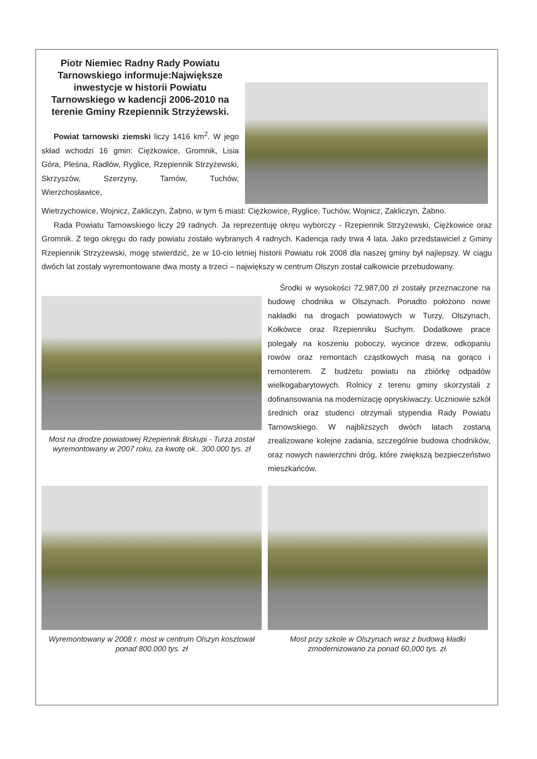Piotr Niemiec Radny Rady Powiatu Tarnowskiego informuje:Największe inwestycje w historii Powiatu Tarnowskiego w kadencji 2006-2010 na terenie Gminy Rzepiennik Strzyżewski.
Powiat tarnowski ziemski liczy 1416 km<sup>2</sup>. W jego skład wchodzi 16 gmin: Ciężkowice, Gromnik, Lisia Góra, Pleśna, Radłów, Ryglice, Rzepiennik Strzyżewski, Skrzyszów, Szerzyny, Tarnów, Tuchów, Wierzchosławice,
Wietrzychowice, Wojnicz, Zakliczyn, Żabno, w tym 6 miast: Ciężkowice, Ryglice, Tuchów, Wojnicz, Zakliczyn, Żabno.
Rada Powiatu Tarnowskiego liczy 29 radnych. Ja reprezentuję okręu wyborczy - Rzepiennik Strzyżewski, Ciężkowice oraz Gromnik. Z tego okręgu do rady powiatu zostało wybranych 4 radnych. Kadencja rady trwa 4 lata. Jako przedstawiciel z Gminy Rzepiennik Strzyżewski, mogę stwierdzić, że w 10-cio letniej historii Powiatu rok 2008 dla naszej gminy był najlepszy. W ciągu dwóch lat zostały wyremontowane dwa mosty a trzeci – największy w centrum Olszyn został całkowicie przebudowany.
Most na drodze powiatowej Rzepiennik Biskupi - Turza został wyremontowany w 2007 roku, za kwotę ok.. 300.000 tys. zł
Środki w wysokości 72.987,00 zł zostały przeznaczone na budowę chodnika w Olszynach. Ponadto położono nowe nakładki na drogach powiatowych w Turzy, Olszynach, Kołkówce oraz Rzepienniku Suchym. Dodatkowe prace polegały na koszeniu poboczy, wycince drzew, odkopaniu rowów oraz remontach cząstkowych masą na gorąco i remonterem. Z budżetu powiatu na zbiórkę odpadów wielkogabarytowych. Rolnicy z terenu gminy skorzystali z dofinansowania na modernizację opryskiwaczy. Uczniowie szkół średnich oraz studenci otrzymali stypendia Rady Powiatu Tarnowskiego. W najbliższych dwóch latach zostaną zrealizowane kolejne zadania, szczególnie budowa chodników, oraz nowych nawierzchni dróg, które zwiększą bezpieczeństwo mieszkańców.
Wyremontowany w 2008 r. most w centrum Olszyn kosztował ponad 800.000 tys. zł
Most przy szkole w Olszynach wraz z budową kładki zmodernizowano za ponad 60,000 tys. zł.